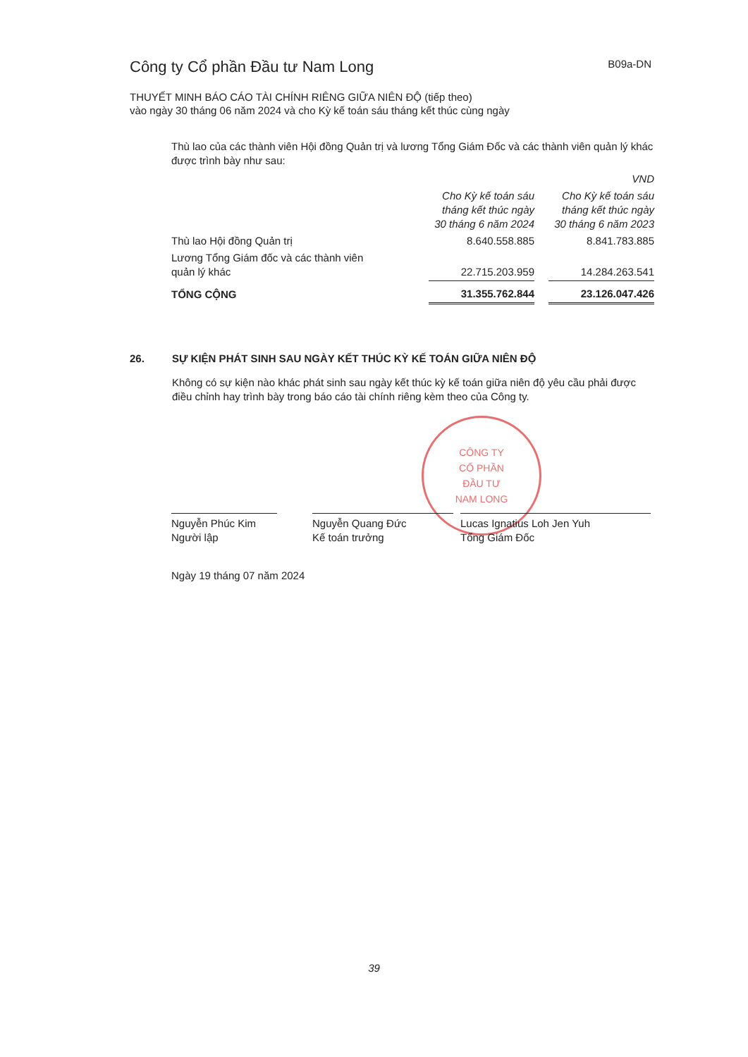Công ty Cổ phần Đầu tư Nam Long
B09a-DN
THUYẾT MINH BÁO CÁO TÀI CHÍNH RIÊNG GIỮA NIÊN ĐỘ (tiếp theo)
vào ngày 30 tháng 06 năm 2024 và cho Kỳ kế toán sáu tháng kết thúc cùng ngày
Thù lao của các thành viên Hội đồng Quản trị và lương Tổng Giám Đốc và các thành viên quản lý khác được trình bày như sau:
| | | | VND |
| --- | --- | --- | --- |
| | Cho Kỳ kế toán sáu tháng kết thúc ngày 30 tháng 6 năm 2024 | | Cho Kỳ kế toán sáu tháng kết thúc ngày 30 tháng 6 năm 2023 |
| Thù lao Hội đồng Quản trị | 8.640.558.885 | | 8.841.783.885 |
| Lương Tổng Giám đốc và các thành viên quản lý khác | 22.715.203.959 | | 14.284.263.541 |
| TỔNG CỘNG | 31.355.762.844 | | 23.126.047.426 |
26. SỰ KIỆN PHÁT SINH SAU NGÀY KẾT THÚC KỲ KẾ TOÁN GIỮA NIÊN ĐỘ
Không có sự kiện nào khác phát sinh sau ngày kết thúc kỳ kế toán giữa niên độ yêu cầu phải được điều chỉnh hay trình bày trong báo cáo tài chính riêng kèm theo của Công ty.
CÔNG TY
CỔ PHẦN
ĐẦU TƯ
NAM LONG
Nguyễn Phúc Kim
Người lập
Nguyễn Quang Đức
Kế toán trưởng
Lucas Ignatius Loh Jen Yuh
Tổng Giám Đốc
Ngày 19 tháng 07 năm 2024
39